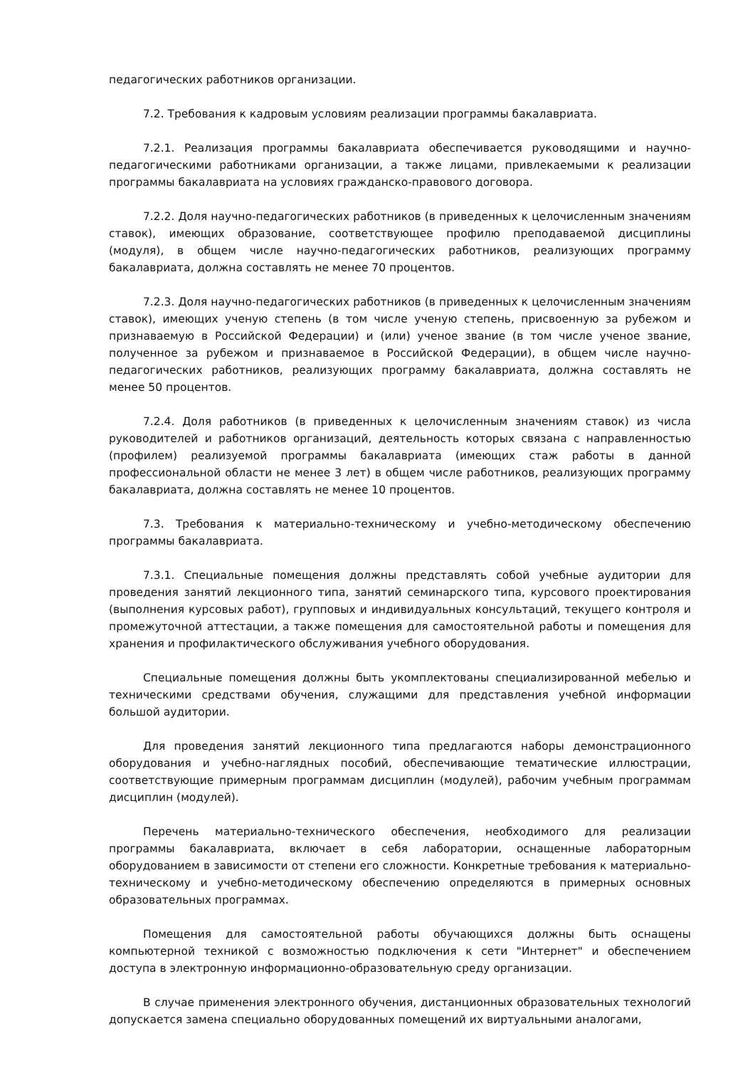педагогических работников организации.
7.2. Требования к кадровым условиям реализации программы бакалавриата.
7.2.1. Реализация программы бакалавриата обеспечивается руководящими и научно-педагогическими работниками организации, а также лицами, привлекаемыми к реализации программы бакалавриата на условиях гражданско-правового договора.
7.2.2. Доля научно-педагогических работников (в приведенных к целочисленным значениям ставок), имеющих образование, соответствующее профилю преподаваемой дисциплины (модуля), в общем числе научно-педагогических работников, реализующих программу бакалавриата, должна составлять не менее 70 процентов.
7.2.3. Доля научно-педагогических работников (в приведенных к целочисленным значениям ставок), имеющих ученую степень (в том числе ученую степень, присвоенную за рубежом и признаваемую в Российской Федерации) и (или) ученое звание (в том числе ученое звание, полученное за рубежом и признаваемое в Российской Федерации), в общем числе научно-педагогических работников, реализующих программу бакалавриата, должна составлять не менее 50 процентов.
7.2.4. Доля работников (в приведенных к целочисленным значениям ставок) из числа руководителей и работников организаций, деятельность которых связана с направленностью (профилем) реализуемой программы бакалавриата (имеющих стаж работы в данной профессиональной области не менее 3 лет) в общем числе работников, реализующих программу бакалавриата, должна составлять не менее 10 процентов.
7.3. Требования к материально-техническому и учебно-методическому обеспечению программы бакалавриата.
7.3.1. Специальные помещения должны представлять собой учебные аудитории для проведения занятий лекционного типа, занятий семинарского типа, курсового проектирования (выполнения курсовых работ), групповых и индивидуальных консультаций, текущего контроля и промежуточной аттестации, а также помещения для самостоятельной работы и помещения для хранения и профилактического обслуживания учебного оборудования.
Специальные помещения должны быть укомплектованы специализированной мебелью и техническими средствами обучения, служащими для представления учебной информации большой аудитории.
Для проведения занятий лекционного типа предлагаются наборы демонстрационного оборудования и учебно-наглядных пособий, обеспечивающие тематические иллюстрации, соответствующие примерным программам дисциплин (модулей), рабочим учебным программам дисциплин (модулей).
Перечень материально-технического обеспечения, необходимого для реализации программы бакалавриата, включает в себя лаборатории, оснащенные лабораторным оборудованием в зависимости от степени его сложности. Конкретные требования к материально-техническому и учебно-методическому обеспечению определяются в примерных основных образовательных программах.
Помещения для самостоятельной работы обучающихся должны быть оснащены компьютерной техникой с возможностью подключения к сети "Интернет" и обеспечением доступа в электронную информационно-образовательную среду организации.
В случае применения электронного обучения, дистанционных образовательных технологий допускается замена специально оборудованных помещений их виртуальными аналогами,